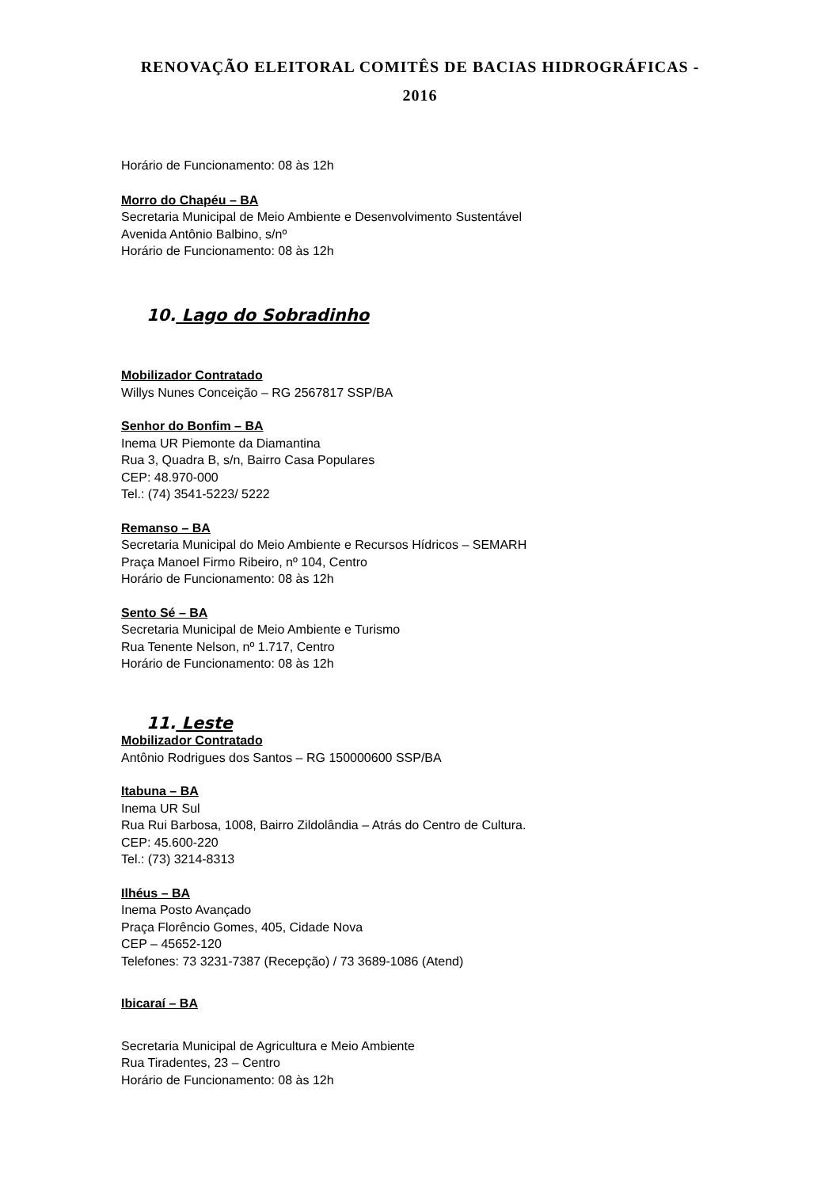RENOVAÇÃO ELEITORAL COMITÊS DE BACIAS HIDROGRÁFICAS -
2016
Horário de Funcionamento: 08 às 12h
Morro do Chapéu – BA
Secretaria Municipal de Meio Ambiente e Desenvolvimento Sustentável
Avenida Antônio Balbino, s/nº
Horário de Funcionamento: 08 às 12h
10. Lago do Sobradinho
Mobilizador Contratado
Willys Nunes Conceição – RG 2567817 SSP/BA
Senhor do Bonfim – BA
Inema UR Piemonte da Diamantina
Rua 3, Quadra B, s/n, Bairro Casa Populares
CEP: 48.970-000
Tel.: (74) 3541-5223/ 5222
Remanso – BA
Secretaria Municipal do Meio Ambiente e Recursos Hídricos – SEMARH
Praça Manoel Firmo Ribeiro, nº 104, Centro
Horário de Funcionamento: 08 às 12h
Sento Sé – BA
Secretaria Municipal de Meio Ambiente e Turismo
Rua Tenente Nelson, nº 1.717, Centro
Horário de Funcionamento: 08 às 12h
11. Leste
Mobilizador Contratado
Antônio Rodrigues dos Santos – RG 150000600 SSP/BA
Itabuna – BA
Inema UR Sul
Rua Rui Barbosa, 1008, Bairro Zildolândia – Atrás do Centro de Cultura.
CEP: 45.600-220
Tel.: (73) 3214-8313
Ilhéus – BA
Inema Posto Avançado
Praça Florêncio Gomes, 405, Cidade Nova
CEP – 45652-120
Telefones: 73 3231-7387 (Recepção) / 73 3689-1086 (Atend)
Ibicaraí – BA
Secretaria Municipal de Agricultura e Meio Ambiente
Rua Tiradentes, 23 – Centro
Horário de Funcionamento: 08 às 12h